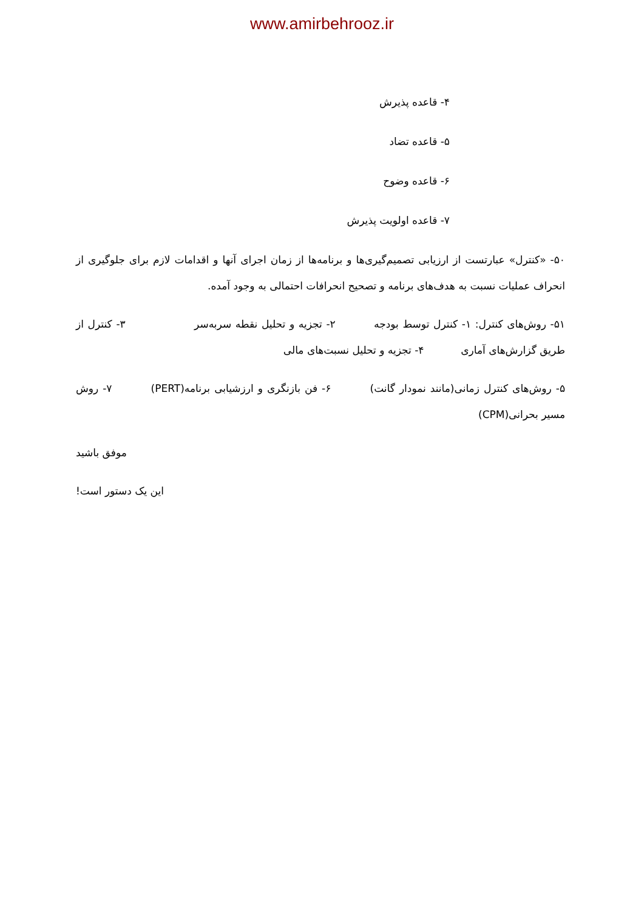www.amirbehrooz.ir
۴- قاعده پذیرش
۵- قاعده تضاد
۶- قاعده وضوح
۷- قاعده اولویت پذیرش
۵۰- «کنترل» عبارتست از ارزیابی تصمیم‌گیری‌ها و برنامه‌ها از زمان اجرای آنها و اقدامات لازم برای جلوگیری از انحراف عملیات نسبت به هدف‌های برنامه و تصحیح انحرافات احتمالی به وجود آمده.
۵۱- روش‌های کنترل: ۱- کنترل توسط بودجه ۲- تجزیه و تحلیل نقطه سربه‌سر ۳- کنترل از طریق گزارش‌های آماری ۴- تجزیه و تحلیل نسبت‌های مالی
۵- روش‌های کنترل زمانی(مانند نمودار گانت) ۶- فن بازنگری و ارزشیابی برنامه(PERT) ۷- روش مسیر بحرانی(CPM)
موفق باشید
این یک دستور است!